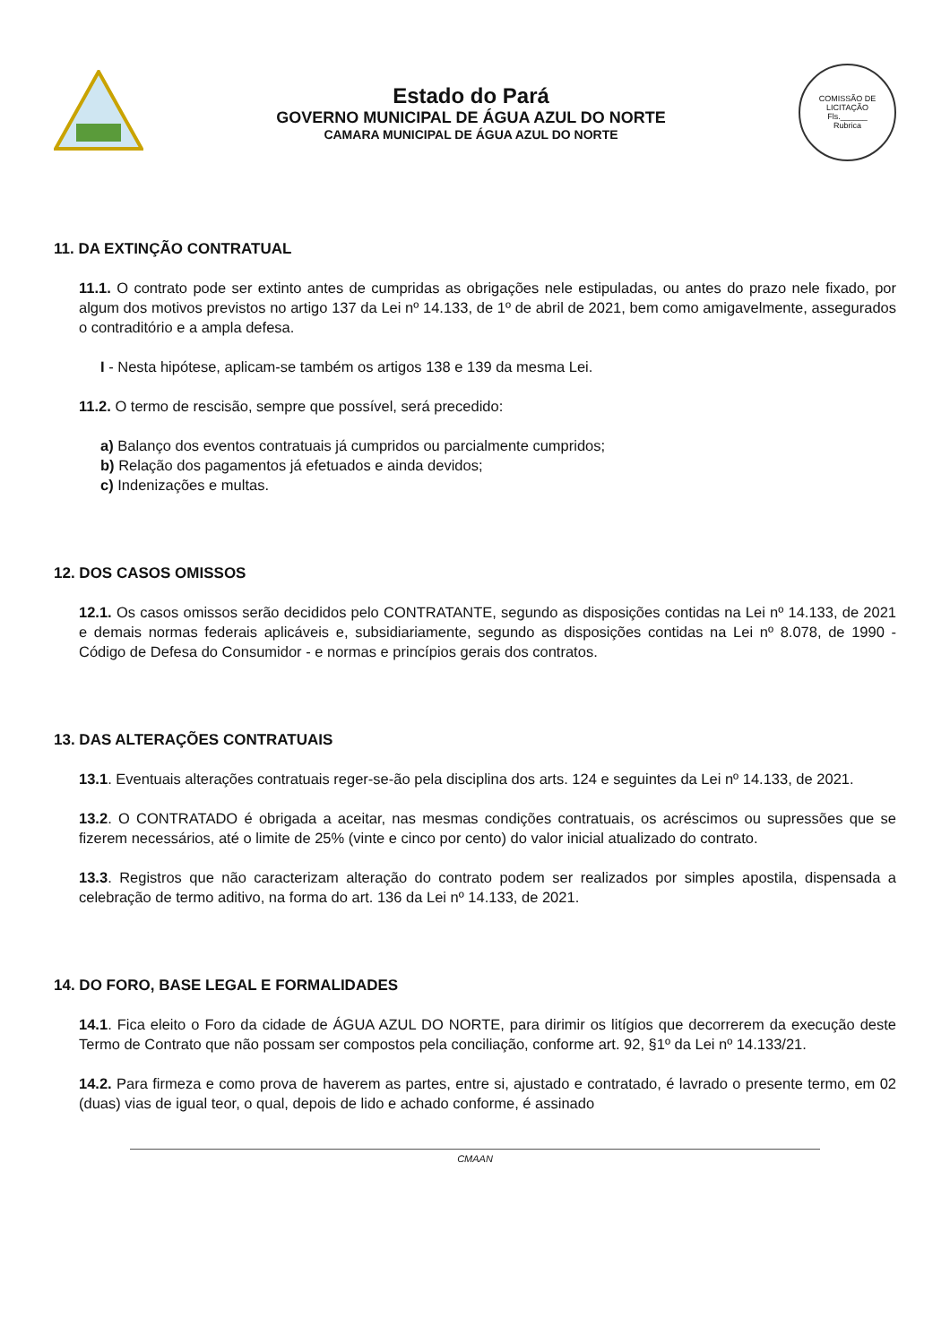Estado do Pará
GOVERNO MUNICIPAL DE ÁGUA AZUL DO NORTE
CAMARA MUNICIPAL DE ÁGUA AZUL DO NORTE
COMISSÃO DE LICITAÇÃO
Fls.______
Rubrica
11. DA EXTINÇÃO CONTRATUAL
11.1. O contrato pode ser extinto antes de cumpridas as obrigações nele estipuladas, ou antes do prazo nele fixado, por algum dos motivos previstos no artigo 137 da Lei nº 14.133, de 1º de abril de 2021, bem como amigavelmente, assegurados o contraditório e a ampla defesa.
I - Nesta hipótese, aplicam-se também os artigos 138 e 139 da mesma Lei.
11.2. O termo de rescisão, sempre que possível, será precedido:
a) Balanço dos eventos contratuais já cumpridos ou parcialmente cumpridos;
b) Relação dos pagamentos já efetuados e ainda devidos;
c) Indenizações e multas.
12. DOS CASOS OMISSOS
12.1. Os casos omissos serão decididos pelo CONTRATANTE, segundo as disposições contidas na Lei nº 14.133, de 2021 e demais normas federais aplicáveis e, subsidiariamente, segundo as disposições contidas na Lei nº 8.078, de 1990 - Código de Defesa do Consumidor - e normas e princípios gerais dos contratos.
13. DAS ALTERAÇÕES CONTRATUAIS
13.1. Eventuais alterações contratuais reger-se-ão pela disciplina dos arts. 124 e seguintes da Lei nº 14.133, de 2021.
13.2. O CONTRATADO é obrigada a aceitar, nas mesmas condições contratuais, os acréscimos ou supressões que se fizerem necessários, até o limite de 25% (vinte e cinco por cento) do valor inicial atualizado do contrato.
13.3. Registros que não caracterizam alteração do contrato podem ser realizados por simples apostila, dispensada a celebração de termo aditivo, na forma do art. 136 da Lei nº 14.133, de 2021.
14. DO FORO, BASE LEGAL E FORMALIDADES
14.1. Fica eleito o Foro da cidade de ÁGUA AZUL DO NORTE, para dirimir os litígios que decorrerem da execução deste Termo de Contrato que não possam ser compostos pela conciliação, conforme art. 92, §1º da Lei nº 14.133/21.
14.2. Para firmeza e como prova de haverem as partes, entre si, ajustado e contratado, é lavrado o presente termo, em 02 (duas) vias de igual teor, o qual, depois de lido e achado conforme, é assinado
CMAAN